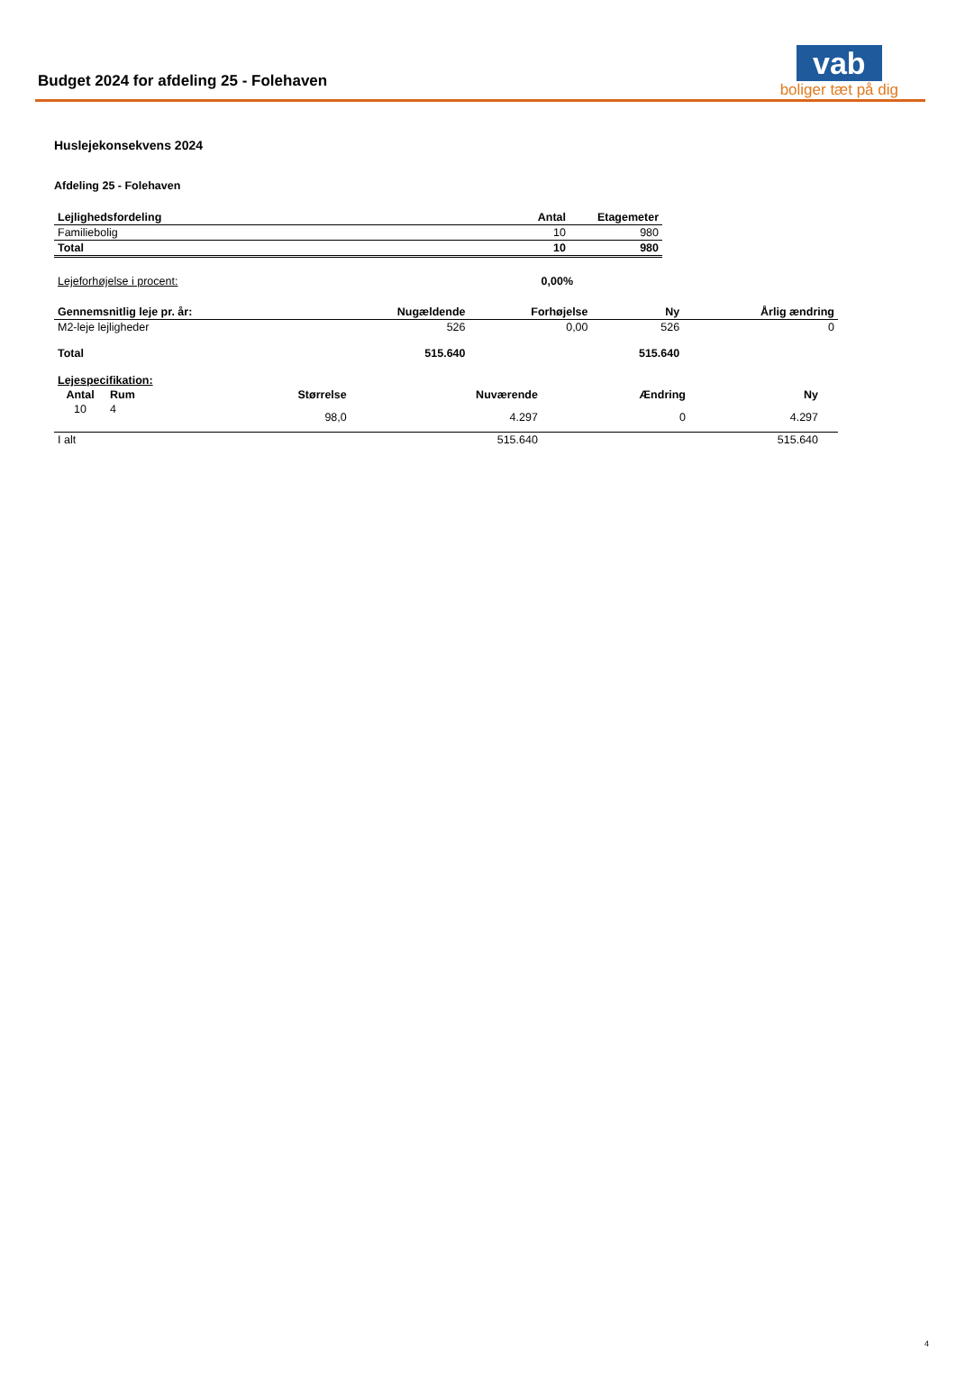Budget 2024 for afdeling 25 - Folehaven
vab
boliger tæt på dig
Huslejekonsekvens 2024
Afdeling 25 - Folehaven
| Lejlighedsfordeling | Antal | Etagemeter |
| --- | --- | --- |
| Familiebolig | 10 | 980 |
| Total | 10 | 980 |
| Lejeforhøjelse i procent: | 0,00% |
| Gennemsnitlig leje pr. år: | Nugældende | Forhøjelse | Ny | Årlig ændring |
| --- | --- | --- | --- | --- |
| M2-leje lejligheder | 526 | 0,00 | 526 | 0 |
| Total | 515.640 | | 515.640 | |
| Lejespecifikation: | | | | | | |
| --- | --- | --- | --- | --- | --- | --- |
| Antal | Rum | Størrelse | Nuværende | Ændring | Ny | |
| 10 | 4 | 98,0 | 4.297 | 0 | 4.297 | |
| I alt | | | 515.640 | | 515.640 | |
4